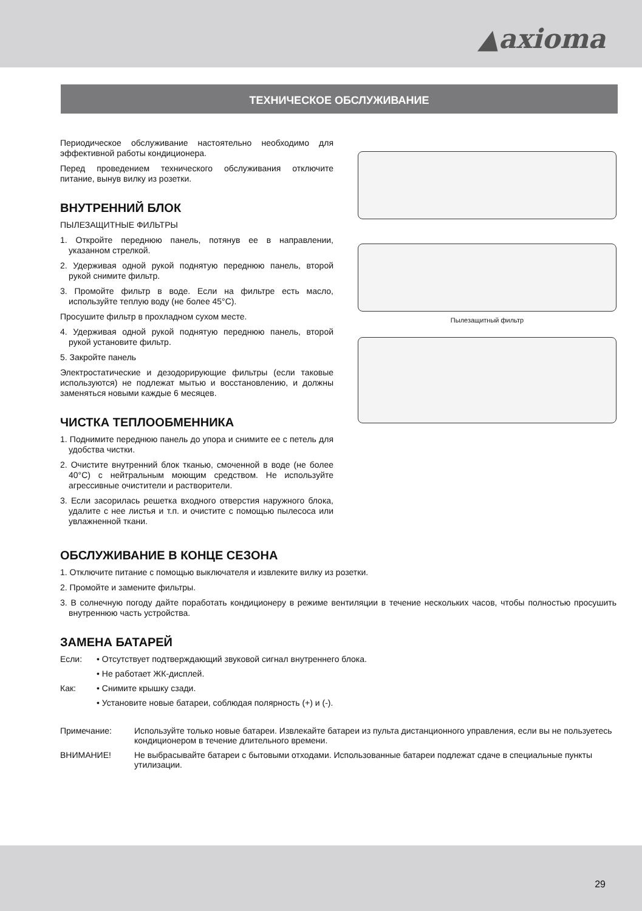▲axioma
ТЕХНИЧЕСКОЕ ОБСЛУЖИВАНИЕ
Периодическое обслуживание настоятельно необходимо для эффективной работы кондиционера.
Перед проведением технического обслуживания отключите питание, вынув вилку из розетки.
ВНУТРЕННИЙ БЛОК
ПЫЛЕЗАЩИТНЫЕ ФИЛЬТРЫ
1. Откройте переднюю панель, потянув ее в направлении, указанном стрелкой.
2. Удерживая одной рукой поднятую переднюю панель, второй рукой снимите фильтр.
3. Промойте фильтр в воде. Если на фильтре есть масло, используйте теплую воду (не более 45°C).
Просушите фильтр в прохладном сухом месте.
4. Удерживая одной рукой поднятую переднюю панель, второй рукой установите фильтр.
5. Закройте панель
Электростатические и дезодорирующие фильтры (если таковые используются) не подлежат мытью и восстановлению, и должны заменяться новыми каждые 6 месяцев.
ЧИСТКА ТЕПЛООБМЕННИКА
1. Поднимите переднюю панель до упора и снимите ее с петель для удобства чистки.
2. Очистите внутренний блок тканью, смоченной в воде (не более 40°C) с нейтральным моющим средством. Не используйте агрессивные очистители и растворители.
3. Если засорилась решетка входного отверстия наружного блока, удалите с нее листья и т.п. и очистите с помощью пылесоса или увлажненной ткани.
Пылезащитный фильтр
ОБСЛУЖИВАНИЕ В КОНЦЕ СЕЗОНА
1. Отключите питание с помощью выключателя и извлеките вилку из розетки.
2. Промойте и замените фильтры.
3. В солнечную погоду дайте поработать кондиционеру в режиме вентиляции в течение нескольких часов, чтобы полностью просушить внутреннюю часть устройства.
ЗАМЕНА БАТАРЕЙ
Если: • Отсутствует подтверждающий звуковой сигнал внутреннего блока.
• Не работает ЖК-дисплей.
Как: • Снимите крышку сзади.
• Установите новые батареи, соблюдая полярность (+) и (-).
Примечание: Используйте только новые батареи. Извлекайте батареи из пульта дистанционного управления, если вы не пользуетесь кондиционером в течение длительного времени.
ВНИМАНИЕ! Не выбрасывайте батареи с бытовыми отходами. Использованные батареи подлежат сдаче в специальные пункты утилизации.
29